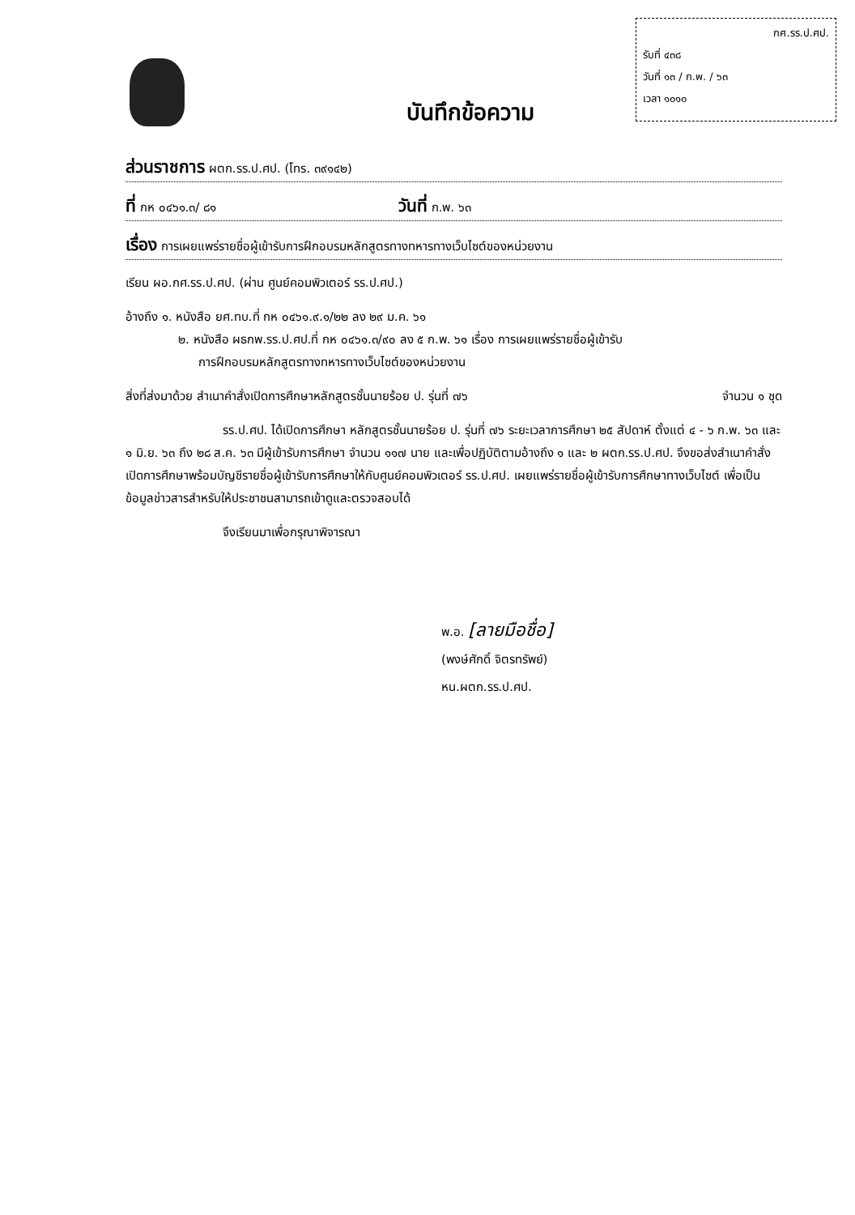กศ.รร.ป.ศป.
รับที่ ๔๓๘
วันที่ ๑๓ / ก.พ. / ๖๓
เวลา ๑๐๑๐
บันทึกข้อความ
ส่วนราชการ ผตก.รร.ป.ศป. (โทร. ๓๙๑๔๒)
ที่ กห ๐๔๖๑.๓/ ๘๑ วันที่ ก.พ. ๖๓
เรื่อง การเผยแพร่รายชื่อผู้เข้ารับการฝึกอบรมหลักสูตรทางทหารทางเว็บไซต์ของหน่วยงาน
เรียน ผอ.กศ.รร.ป.ศป. (ผ่าน ศูนย์คอมพิวเตอร์ รร.ป.ศป.)
อ้างถึง ๑. หนังสือ ยศ.ทบ.ที่ กห ๐๔๖๑.๙.๑/๒๒ ลง ๒๙ ม.ค. ๖๑
๒. หนังสือ ผธกพ.รร.ป.ศป.ที่ กห ๐๔๖๑.๓/๙๐ ลง ๕ ก.พ. ๖๑ เรื่อง การเผยแพร่รายชื่อผู้เข้ารับ
การฝึกอบรมหลักสูตรทางทหารทางเว็บไซต์ของหน่วยงาน
สิ่งที่ส่งมาด้วย สำเนาคำสั่งเปิดการศึกษาหลักสูตรชั้นนายร้อย ป. รุ่นที่ ๗๖ จำนวน ๑ ชุด
รร.ป.ศป. ได้เปิดการศึกษา หลักสูตรชั้นนายร้อย ป. รุ่นที่ ๗๖ ระยะเวลาการศึกษา ๒๕ สัปดาห์ ตั้งแต่ ๔ - ๖ ก.พ. ๖๓ และ ๑ มิ.ย. ๖๓ ถึง ๒๘ ส.ค. ๖๓ มีผู้เข้ารับการศึกษา จำนวน ๑๑๗ นาย และเพื่อปฏิบัติตามอ้างถึง ๑ และ ๒ ผตก.รร.ป.ศป. จึงขอส่งสำเนาคำสั่งเปิดการศึกษาพร้อมบัญชีรายชื่อผู้เข้ารับการศึกษาให้กับศูนย์คอมพิวเตอร์ รร.ป.ศป. เผยแพร่รายชื่อผู้เข้ารับการศึกษาทางเว็บไซต์ เพื่อเป็นข้อมูลข่าวสารสำหรับให้ประชาชนสามารถเข้าดูและตรวจสอบได้
จึงเรียนมาเพื่อกรุณาพิจารณา
พ.อ. [ลายมือชื่อ]
(พงษ์ศักดิ์ จิตรทรัพย์)
หน.ผตก.รร.ป.ศป.